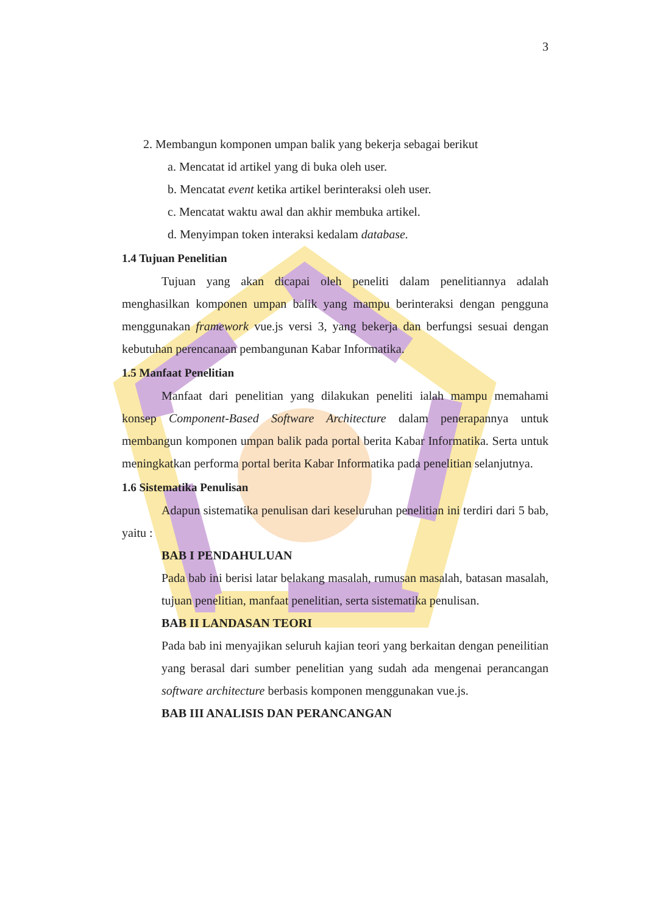3
2. Membangun komponen umpan balik yang bekerja sebagai berikut
a. Mencatat id artikel yang di buka oleh user.
b. Mencatat event ketika artikel berinteraksi oleh user.
c. Mencatat waktu awal dan akhir membuka artikel.
d. Menyimpan token interaksi kedalam database.
1.4 Tujuan Penelitian
Tujuan yang akan dicapai oleh peneliti dalam penelitiannya adalah menghasilkan komponen umpan balik yang mampu berinteraksi dengan pengguna menggunakan framework vue.js versi 3, yang bekerja dan berfungsi sesuai dengan kebutuhan perencanaan pembangunan Kabar Informatika.
1.5 Manfaat Penelitian
Manfaat dari penelitian yang dilakukan peneliti ialah mampu memahami konsep Component-Based Software Architecture dalam penerapannya untuk membangun komponen umpan balik pada portal berita Kabar Informatika. Serta untuk meningkatkan performa portal berita Kabar Informatika pada penelitian selanjutnya.
1.6 Sistematika Penulisan
Adapun sistematika penulisan dari keseluruhan penelitian ini terdiri dari 5 bab, yaitu :
BAB I PENDAHULUAN
Pada bab ini berisi latar belakang masalah, rumusan masalah, batasan masalah, tujuan penelitian, manfaat penelitian, serta sistematika penulisan.
BAB II LANDASAN TEORI
Pada bab ini menyajikan seluruh kajian teori yang berkaitan dengan peneilitian yang berasal dari sumber penelitian yang sudah ada mengenai perancangan software architecture berbasis komponen menggunakan vue.js.
BAB III ANALISIS DAN PERANCANGAN